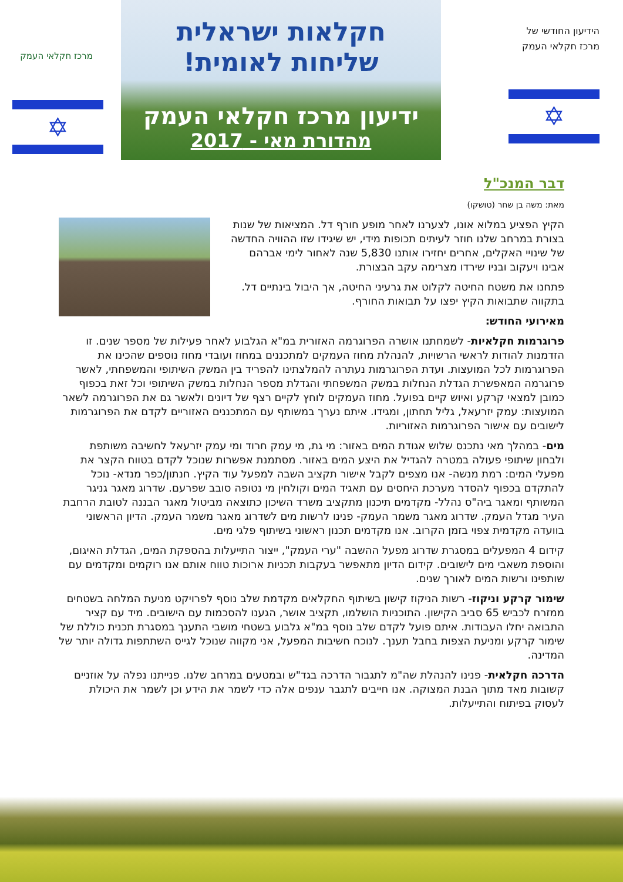הידיעון החודשי של
מרכז חקלאי העמק
✡
חקלאות ישראלית
שליחות לאומית!
ידיעון מרכז חקלאי העמק
מהדורת מאי - 2017
מרכז חקלאי העמק
✡
דבר המנכ"ל
מאת: משה בן שחר (טושקו)
הקיץ הפציע במלוא אונו, לצערנו לאחר מופע חורף דל. המציאות של שנות בצורת במרחב שלנו חוזר לעיתים תכופות מידי, יש שיגידו שזו ההוויה החדשה של שינויי האקלים, אחרים יחזירו אותנו 5,830 שנה לאחור לימי אברהם אבינו ויעקוב ובניו שירדו מצרימה עקב הבצורת.
פתחנו את משטח החיטה לקלוט את גרעיני החיטה, אך היבול בינתיים דל. בתקווה שתבואות הקיץ יפצו על תבואות החורף.
מאירועי החודש:
פרוגרמות חקלאיות- לשמחתנו אושרה הפרוגרמה האזורית במ"א הגלבוע לאחר פעילות של מספר שנים. זו הזדמנות להודות לראשי הרשויות, להנהלת מחוז העמקים למתכננים במחוז ועובדי מחוז נוספים שהכינו את הפרוגרמות לכל המועצות. ועדת הפרוגרמות נעתרה להמלצתינו להפריד בין המשק השיתופי והמשפחתי, לאשר פרוגרמה המאפשרת הגדלת הנחלות במשק המשפחתי והגדלת מספר הנחלות במשק השיתופי וכל זאת בכפוף כמובן למצאי קרקע ואיוש קיים בפועל. מחוז העמקים לוחץ לקיים רצף של דיונים ולאשר גם את הפרוגרמה לשאר המועצות: עמק יזרעאל, גליל תחתון, ומגידו. איתם נערך במשותף עם המתכננים האזוריים לקדם את הפרוגרמות לישובים עם אישור הפרוגרמות האזוריות.
מים- במהלך מאי נתכנס שלוש אגודת המים באזור: מי גת, מי עמק חרוד ומי עמק יזרעאל לחשיבה משותפת ולבחון שיתופי פעולה במטרה להגדיל את היצע המים באזור. מסתמנת אפשרות שנוכל לקדם בטווח הקצר את מפעלי המים: רמת מנשה- אנו מצפים לקבל אישור תקציב השבה למפעל עוד הקיץ. חנתון/כפר מנדא- נוכל להתקדם בכפוף להסדר מערכת היחסים עם תאגיד המים וקולחין מי נטופה סובב שפרעם. שדרוג מאגר גניגר המשותף ומאגר ביה"ס נהלל- מקדמים תיכנון מתקציב משרד השיכון כתוצאה מביטול מאגר הבננה לטובת הרחבת העיר מגדל העמק. שדרוג מאגר משמר העמק- פנינו לרשות מים לשדרוג מאגר משמר העמק. הדיון הראשוני בוועדה מקדמית צפוי בזמן הקרוב. אנו מקדמים תכנון ראשוני בשיתוף פלגי מים.
קידום 4 המפעלים במסגרת שדרוג מפעל ההשבה "ערי העמק", ייצור התייעלות בהספקת המים, הגדלת האיגום, והוספת משאבי מים לישובים. קידום הדיון מתאפשר בעקבות תכניות ארוכות טווח אותם אנו רוקמים ומקדמים עם שותפינו ורשות המים לאורך שנים.
שימור קרקע וניקוז- רשות הניקוז קישון בשיתוף החקלאים מקדמת שלב נוסף לפרויקט מניעת המלחה בשטחים ממזרח לכביש 65 סביב הקישון. התוכניות הושלמו, תקציב אושר, הגענו להסכמות עם הישובים. מיד עם קציר התבואה יחלו העבודות. איתם פועל לקדם שלב נוסף במ"א גלבוע בשטחי מושבי התענך במסגרת תכנית כוללת של שימור קרקע ומניעת הצפות בחבל תענך. לנוכח חשיבות המפעל, אני מקווה שנוכל לגייס השתתפות גדולה יותר של המדינה.
הדרכה חקלאית- פנינו להנהלת שה"מ לתגבור הדרכה בגד"ש ובמטעים במרחב שלנו. פנייתנו נפלה על אוזניים קשובות מאד מתוך הבנת המצוקה. אנו חייבים לתגבר ענפים אלה כדי לשמר את הידע וכן לשמר את היכולת לעסוק בפיתוח והתייעלות.